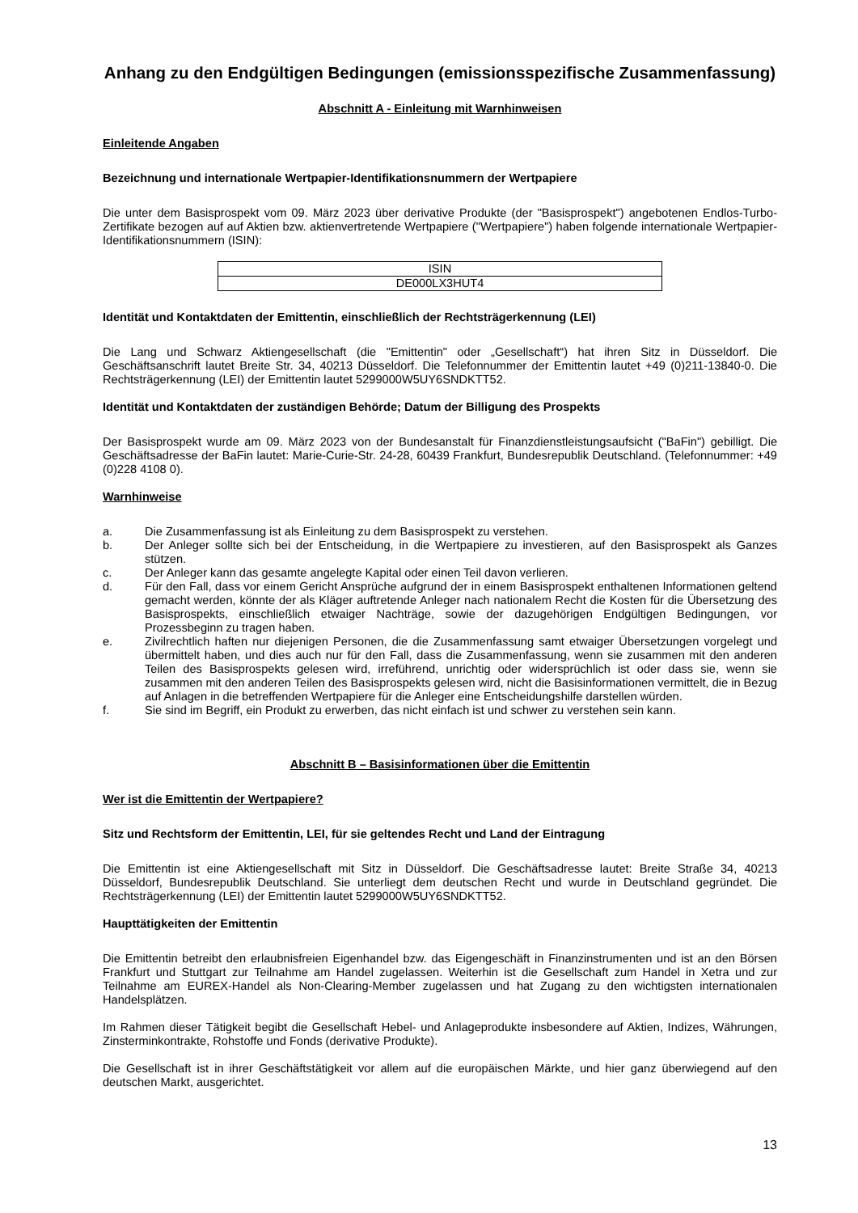Anhang zu den Endgültigen Bedingungen (emissionsspezifische Zusammenfassung)
Abschnitt A - Einleitung mit Warnhinweisen
Einleitende Angaben
Bezeichnung und internationale Wertpapier-Identifikationsnummern der Wertpapiere
Die unter dem Basisprospekt vom 09. März 2023 über derivative Produkte (der "Basisprospekt") angebotenen Endlos-Turbo-Zertifikate bezogen auf auf Aktien bzw. aktienvertretende Wertpapiere ("Wertpapiere") haben folgende internationale Wertpapier-Identifikationsnummern (ISIN):
| ISIN |
| DE000LX3HUT4 |
Identität und Kontaktdaten der Emittentin, einschließlich der Rechtsträgerkennung (LEI)
Die Lang und Schwarz Aktiengesellschaft (die "Emittentin" oder „Gesellschaft“) hat ihren Sitz in Düsseldorf. Die Geschäftsanschrift lautet Breite Str. 34, 40213 Düsseldorf. Die Telefonnummer der Emittentin lautet +49 (0)211-13840-0. Die Rechtsträgerkennung (LEI) der Emittentin lautet 5299000W5UY6SNDKTT52.
Identität und Kontaktdaten der zuständigen Behörde; Datum der Billigung des Prospekts
Der Basisprospekt wurde am 09. März 2023 von der Bundesanstalt für Finanzdienstleistungsaufsicht ("BaFin") gebilligt. Die Geschäftsadresse der BaFin lautet: Marie-Curie-Str. 24-28, 60439 Frankfurt, Bundesrepublik Deutschland. (Telefonnummer: +49 (0)228 4108 0).
Warnhinweise
a. Die Zusammenfassung ist als Einleitung zu dem Basisprospekt zu verstehen.
b. Der Anleger sollte sich bei der Entscheidung, in die Wertpapiere zu investieren, auf den Basisprospekt als Ganzes stützen.
c. Der Anleger kann das gesamte angelegte Kapital oder einen Teil davon verlieren.
d. Für den Fall, dass vor einem Gericht Ansprüche aufgrund der in einem Basisprospekt enthaltenen Informationen geltend gemacht werden, könnte der als Kläger auftretende Anleger nach nationalem Recht die Kosten für die Übersetzung des Basisprospekts, einschließlich etwaiger Nachträge, sowie der dazugehörigen Endgültigen Bedingungen, vor Prozessbeginn zu tragen haben.
e. Zivilrechtlich haften nur diejenigen Personen, die die Zusammenfassung samt etwaiger Übersetzungen vorgelegt und übermittelt haben, und dies auch nur für den Fall, dass die Zusammenfassung, wenn sie zusammen mit den anderen Teilen des Basisprospekts gelesen wird, irreführend, unrichtig oder widersprüchlich ist oder dass sie, wenn sie zusammen mit den anderen Teilen des Basisprospekts gelesen wird, nicht die Basisinformationen vermittelt, die in Bezug auf Anlagen in die betreffenden Wertpapiere für die Anleger eine Entscheidungshilfe darstellen würden.
f. Sie sind im Begriff, ein Produkt zu erwerben, das nicht einfach ist und schwer zu verstehen sein kann.
Abschnitt B – Basisinformationen über die Emittentin
Wer ist die Emittentin der Wertpapiere?
Sitz und Rechtsform der Emittentin, LEI, für sie geltendes Recht und Land der Eintragung
Die Emittentin ist eine Aktiengesellschaft mit Sitz in Düsseldorf. Die Geschäftsadresse lautet: Breite Straße 34, 40213 Düsseldorf, Bundesrepublik Deutschland. Sie unterliegt dem deutschen Recht und wurde in Deutschland gegründet. Die Rechtsträgerkennung (LEI) der Emittentin lautet 5299000W5UY6SNDKTT52.
Haupttätigkeiten der Emittentin
Die Emittentin betreibt den erlaubnisfreien Eigenhandel bzw. das Eigengeschäft in Finanzinstrumenten und ist an den Börsen Frankfurt und Stuttgart zur Teilnahme am Handel zugelassen. Weiterhin ist die Gesellschaft zum Handel in Xetra und zur Teilnahme am EUREX-Handel als Non-Clearing-Member zugelassen und hat Zugang zu den wichtigsten internationalen Handelsplätzen.
Im Rahmen dieser Tätigkeit begibt die Gesellschaft Hebel- und Anlageprodukte insbesondere auf Aktien, Indizes, Währungen, Zinsterminkontrakte, Rohstoffe und Fonds (derivative Produkte).
Die Gesellschaft ist in ihrer Geschäftstätigkeit vor allem auf die europäischen Märkte, und hier ganz überwiegend auf den deutschen Markt, ausgerichtet.
13